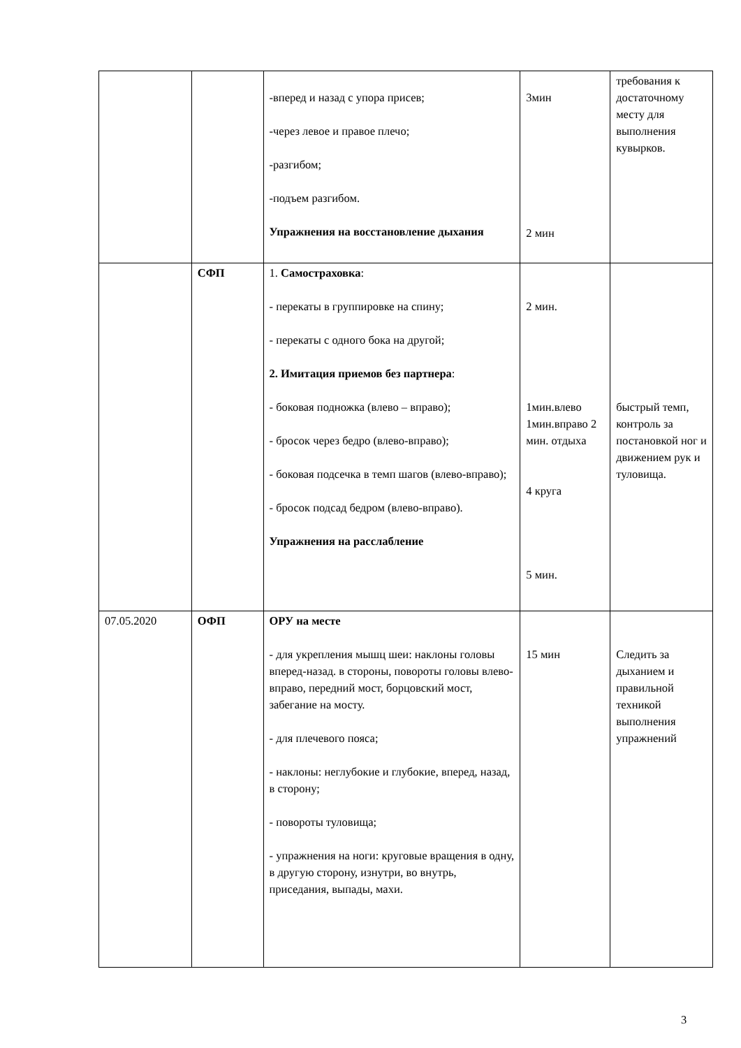| | | -вперед и назад с упора присев; -через левое и правое плечо; -разгибом; -подъем разгибом. Упражнения на восстановление дыхания | 3мин 2 мин | требования к достаточному месту для выполнения кувырков. |
| | СФП | 1. Самостраховка : - перекаты в группировке на спину; - перекаты с одного бока на другой; 2. Имитация приемов без партнера : - боковая подножка (влево – вправо); - бросок через бедро (влево-вправо); - боковая подсечка в темп шагов (влево-вправо); - бросок подсад бедром (влево-вправо). Упражнения на расслабление | 2 мин. 1мин.влево 1мин.вправо 2 мин. отдыха 4 круга 5 мин. | быстрый темп, контроль за постановкой ног и движением рук и туловища. |
| 07.05.2020 | ОФП | ОРУ на месте - для укрепления мышц шеи: наклоны головы вперед-назад. в стороны, повороты головы влево-вправо, передний мост, борцовский мост, забегание на мосту. - для плечевого пояса; - наклоны: неглубокие и глубокие, вперед, назад, в сторону; - повороты туловища; - упражнения на ноги: круговые вращения в одну, в другую сторону, изнутри, во внутрь, приседания, выпады, махи. | 15 мин | Следить за дыханием и правильной техникой выполнения упражнений |
3